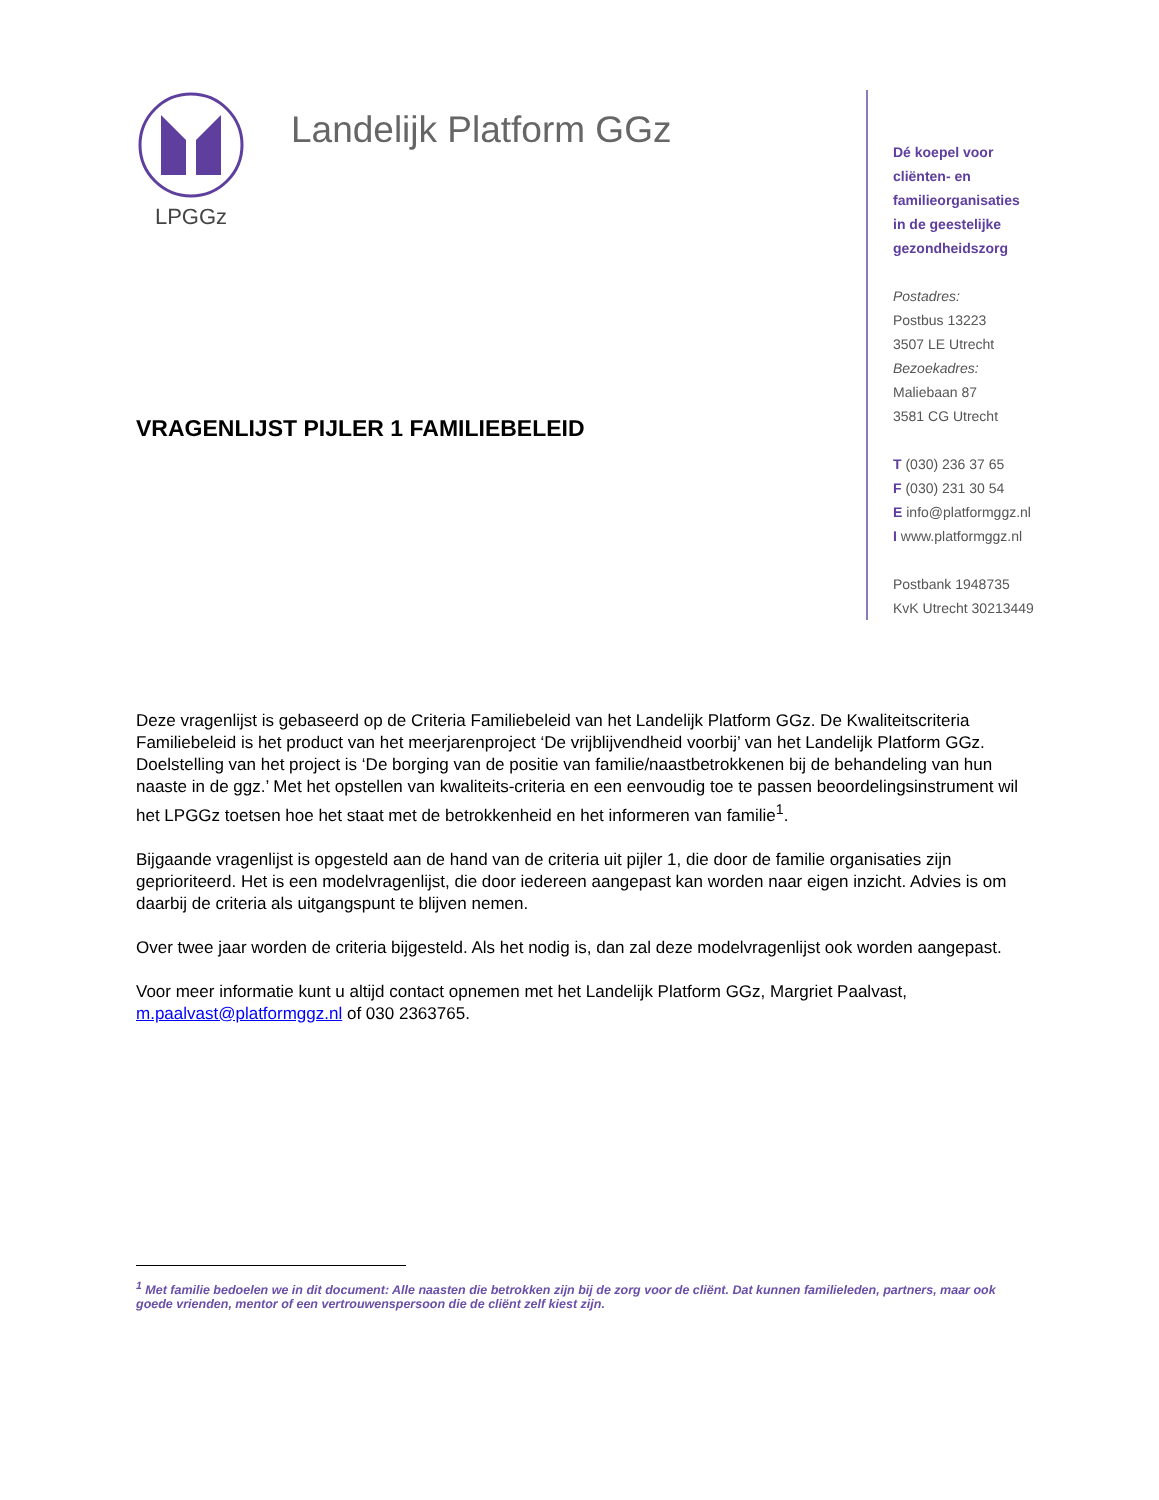LPGGz
Landelijk Platform GGz
VRAGENLIJST PIJLER 1 FAMILIEBELEID
Dé koepel voor
cliënten- en
familieorganisaties
in de geestelijke
gezondheidszorg
Postadres:
Postbus 13223
3507 LE Utrecht
Bezoekadres:
Maliebaan 87
3581 CG Utrecht
T (030) 236 37 65
F (030) 231 30 54
E info@platformggz.nl
I www.platformggz.nl
Postbank 1948735
KvK Utrecht 30213449
Deze vragenlijst is gebaseerd op de Criteria Familiebeleid van het Landelijk Platform GGz. De Kwaliteitscriteria Familiebeleid is het product van het meerjarenproject ‘De vrijblijvendheid voorbij’ van het Landelijk Platform GGz. Doelstelling van het project is ‘De borging van de positie van familie/naastbetrokkenen bij de behandeling van hun naaste in de ggz.’ Met het opstellen van kwaliteits-criteria en een eenvoudig toe te passen beoordelingsinstrument wil het LPGGz toetsen hoe het staat met de betrokkenheid en het informeren van familie<sup>1</sup>.
Bijgaande vragenlijst is opgesteld aan de hand van de criteria uit pijler 1, die door de familie organisaties zijn geprioriteerd. Het is een modelvragenlijst, die door iedereen aangepast kan worden naar eigen inzicht. Advies is om daarbij de criteria als uitgangspunt te blijven nemen.
Over twee jaar worden de criteria bijgesteld. Als het nodig is, dan zal deze modelvragenlijst ook worden aangepast.
Voor meer informatie kunt u altijd contact opnemen met het Landelijk Platform GGz, Margriet Paalvast, m.paalvast@platformggz.nl of 030 2363765.
<sup>1</sup> Met familie bedoelen we in dit document: Alle naasten die betrokken zijn bij de zorg voor de cliënt. Dat kunnen familieleden, partners, maar ook goede vrienden, mentor of een vertrouwenspersoon die de cliënt zelf kiest zijn.